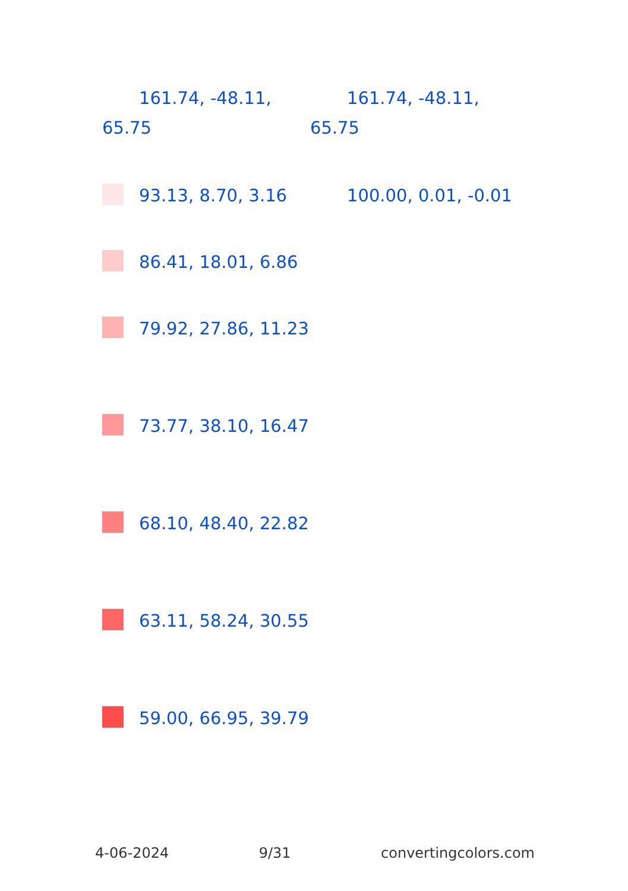| 161.74, -48.11, 65.75 | 161.74, -48.11, 65.75 |
| 93.13, 8.70, 3.16 | 100.00, 0.01, -0.01 |
| 86.41, 18.01, 6.86 | |
| 79.92, 27.86, 11.23 | |
| 73.77, 38.10, 16.47 | |
| 68.10, 48.40, 22.82 | |
| 63.11, 58.24, 30.55 | |
| 59.00, 66.95, 39.79 | |
4-06-2024 9/31 convertingcolors.com